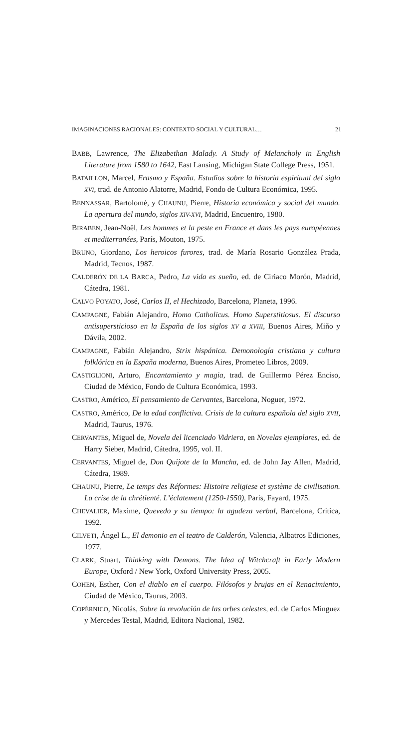IMAGINACIONES RACIONALES: CONTEXTO SOCIAL Y CULTURAL… 21
BABB, Lawrence, The Elizabethan Malady. A Study of Melancholy in English Literature from 1580 to 1642, East Lansing, Michigan State College Press, 1951.
BATAILLON, Marcel, Erasmo y España. Estudios sobre la historia espiritual del siglo XVI, trad. de Antonio Alatorre, Madrid, Fondo de Cultura Económica, 1995.
BENNASSAR, Bartolomé, y CHAUNU, Pierre, Historia económica y social del mundo. La apertura del mundo, siglos XIV-XVI, Madrid, Encuentro, 1980.
BIRABEN, Jean-Noël, Les hommes et la peste en France et dans les pays européennes et mediterranées, París, Mouton, 1975.
BRUNO, Giordano, Los heroicos furores, trad. de María Rosario González Prada, Madrid, Tecnos, 1987.
CALDERÓN DE LA BARCA, Pedro, La vida es sueño, ed. de Ciriaco Morón, Madrid, Cátedra, 1981.
CALVO POYATO, José, Carlos II, el Hechizado, Barcelona, Planeta, 1996.
CAMPAGNE, Fabián Alejandro, Homo Catholicus. Homo Superstitiosus. El discurso antisupersticioso en la España de los siglos XV a XVIII, Buenos Aires, Miño y Dávila, 2002.
CAMPAGNE, Fabián Alejandro, Strix hispánica. Demonología cristiana y cultura folklórica en la España moderna, Buenos Aires, Prometeo Libros, 2009.
CASTIGLIONI, Arturo, Encantamiento y magia, trad. de Guillermo Pérez Enciso, Ciudad de México, Fondo de Cultura Económica, 1993.
CASTRO, Américo, El pensamiento de Cervantes, Barcelona, Noguer, 1972.
CASTRO, Américo, De la edad conflictiva. Crisis de la cultura española del siglo XVII, Madrid, Taurus, 1976.
CERVANTES, Miguel de, Novela del licenciado Vidriera, en Novelas ejemplares, ed. de Harry Sieber, Madrid, Cátedra, 1995, vol. II.
CERVANTES, Miguel de, Don Quijote de la Mancha, ed. de John Jay Allen, Madrid, Cátedra, 1989.
CHAUNU, Pierre, Le temps des Réformes: Histoire religiese et système de civilisation. La crise de la chrétienté. L’éclatement (1250-1550), París, Fayard, 1975.
CHEVALIER, Maxime, Quevedo y su tiempo: la agudeza verbal, Barcelona, Crítica, 1992.
CILVETI, Ángel L., El demonio en el teatro de Calderón, Valencia, Albatros Ediciones, 1977.
CLARK, Stuart, Thinking with Demons. The Idea of Witchcraft in Early Modern Europe, Oxford / New York, Oxford University Press, 2005.
COHEN, Esther, Con el diablo en el cuerpo. Filósofos y brujas en el Renacimiento, Ciudad de México, Taurus, 2003.
COPÉRNICO, Nicolás, Sobre la revolución de las orbes celestes, ed. de Carlos Mínguez y Mercedes Testal, Madrid, Editora Nacional, 1982.